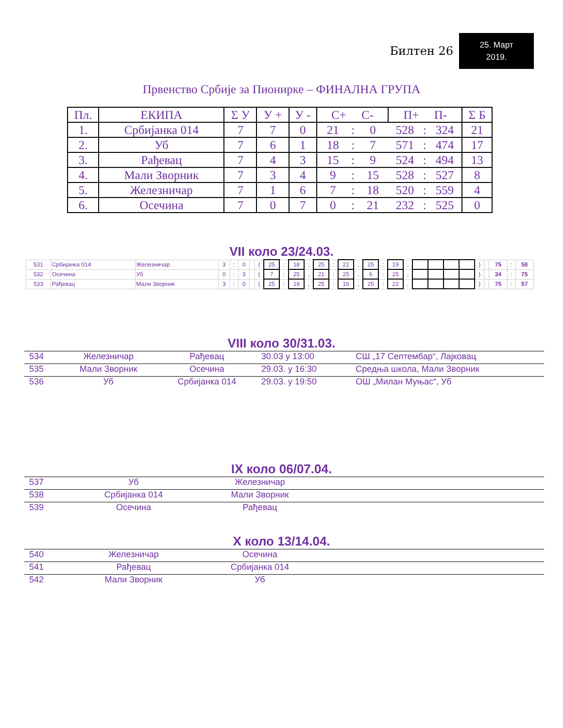Билтен 26
25. Март
2019.
Првенство Србије за Пионирке – ФИНАЛНА ГРУПА
| Пл. | ЕКИПА | Σ У | У + | У - | С+ С- | | | П+ П- | | | Σ Б |
| --- | --- | --- | --- | --- | --- | --- | --- | --- | --- | --- | --- |
| 1. | Србијанка 014 | 7 | 7 | 0 | 21 | : | 0 | 528 | : | 324 | 21 |
| 2. | Уб | 7 | 6 | 1 | 18 | : | 7 | 571 | : | 474 | 17 |
| 3. | Рађевац | 7 | 4 | 3 | 15 | : | 9 | 524 | : | 494 | 13 |
| 4. | Мали Зворник | 7 | 3 | 4 | 9 | : | 15 | 528 | : | 527 | 8 |
| 5. | Железничар | 7 | 1 | 6 | 7 | : | 18 | 520 | : | 559 | 4 |
| 6. | Осечина | 7 | 0 | 7 | 0 | : | 21 | 232 | : | 525 | 0 |
VII коло 23/24.03.
| 531 | Србијанка 014 | Железничар | 3 | : | 0 | | ( | 25 | : | 18 | , | 25 | : | 21 | , | 25 | : | 19 | , | | | | | ) | | 75 | : | 58 |
| 532 | Осечина | Уб | 0 | : | 3 | | ( | 7 | : | 25 | , | 21 | : | 25 | , | 6 | : | 25 | , | | | | | ) | | 34 | : | 75 |
| 533 | Рађевац | Мали Зворник | 3 | : | 0 | | ( | 25 | : | 19 | , | 25 | : | 16 | , | 25 | : | 22 | , | | | | | ) | | 75 | : | 57 |
VIII коло 30/31.03.
| 534 | Железничар | Рађевац | 30.03 у 13:00 | СШ „17 Септембар“, Лајковац |
| 535 | Мали Зворник | Осечина | 29.03. у 16:30 | Средња школа, Мали Зворник |
| 536 | Уб | Србијанка 014 | 29.03. у 19:50 | ОШ „Милан Муњас“, Уб |
IX коло 06/07.04.
| 537 | Уб | Железничар | |
| 538 | Србијанка 014 | Мали Зворник | |
| 539 | Осечина | Рађевац | |
X коло 13/14.04.
| 540 | Железничар | Осечина | |
| 541 | Рађевац | Србијанка 014 | |
| 542 | Мали Зворник | Уб | |